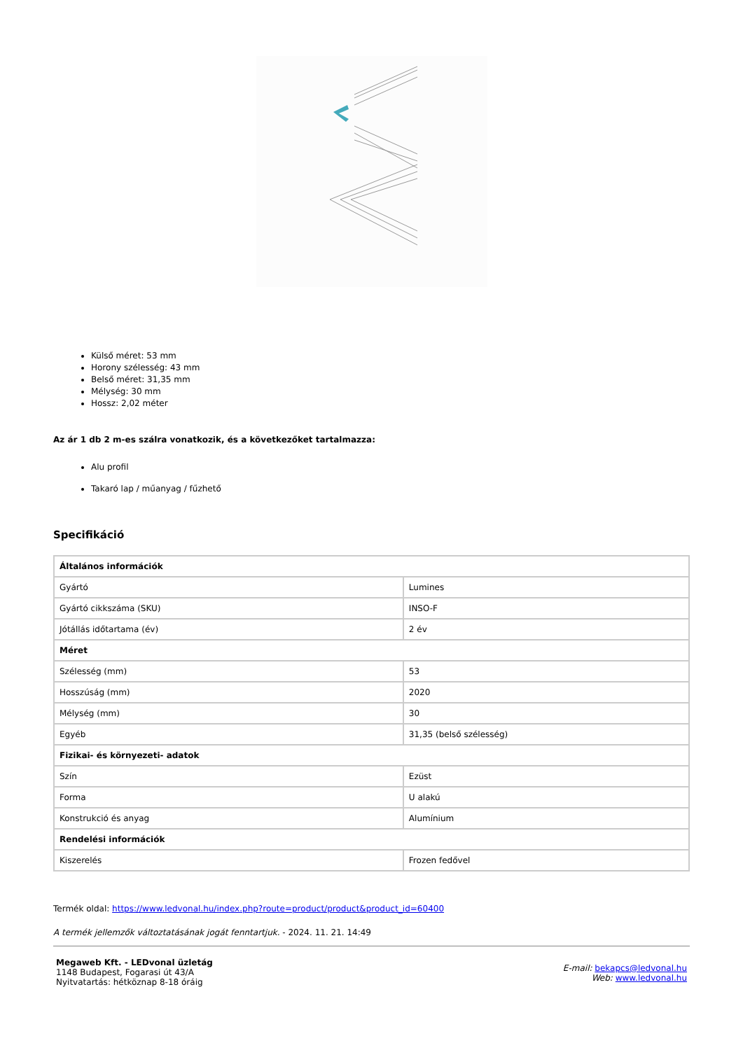Külső méret: 53 mm
Horony szélesség: 43 mm
Belső méret: 31,35 mm
Mélység: 30 mm
Hossz: 2,02 méter
Az ár 1 db 2 m-es szálra vonatkozik, és a következőket tartalmazza:
Alu profil
Takaró lap / műanyag / fűzhető
Specifikáció
| Általános információk | |
| Gyártó | Lumines |
| Gyártó cikkszáma (SKU) | INSO-F |
| Jótállás időtartama (év) | 2 év |
| Méret | |
| Szélesség (mm) | 53 |
| Hosszúság (mm) | 2020 |
| Mélység (mm) | 30 |
| Egyéb | 31,35 (belső szélesség) |
| Fizikai- és környezeti- adatok | |
| Szín | Ezüst |
| Forma | U alakú |
| Konstrukció és anyag | Alumínium |
| Rendelési információk | |
| Kiszerelés | Frozen fedővel |
Termék oldal: https://www.ledvonal.hu/index.php?route=product/product&product_id=60400
A termék jellemzők változtatásának jogát fenntartjuk. - 2024. 11. 21. 14:49
Megaweb Kft. - LEDvonal üzletág
1148 Budapest, Fogarasi út 43/A
Nyitvatartás: hétköznap 8-18 óráig
E-mail: bekapcs@ledvonal.hu
Web: www.ledvonal.hu